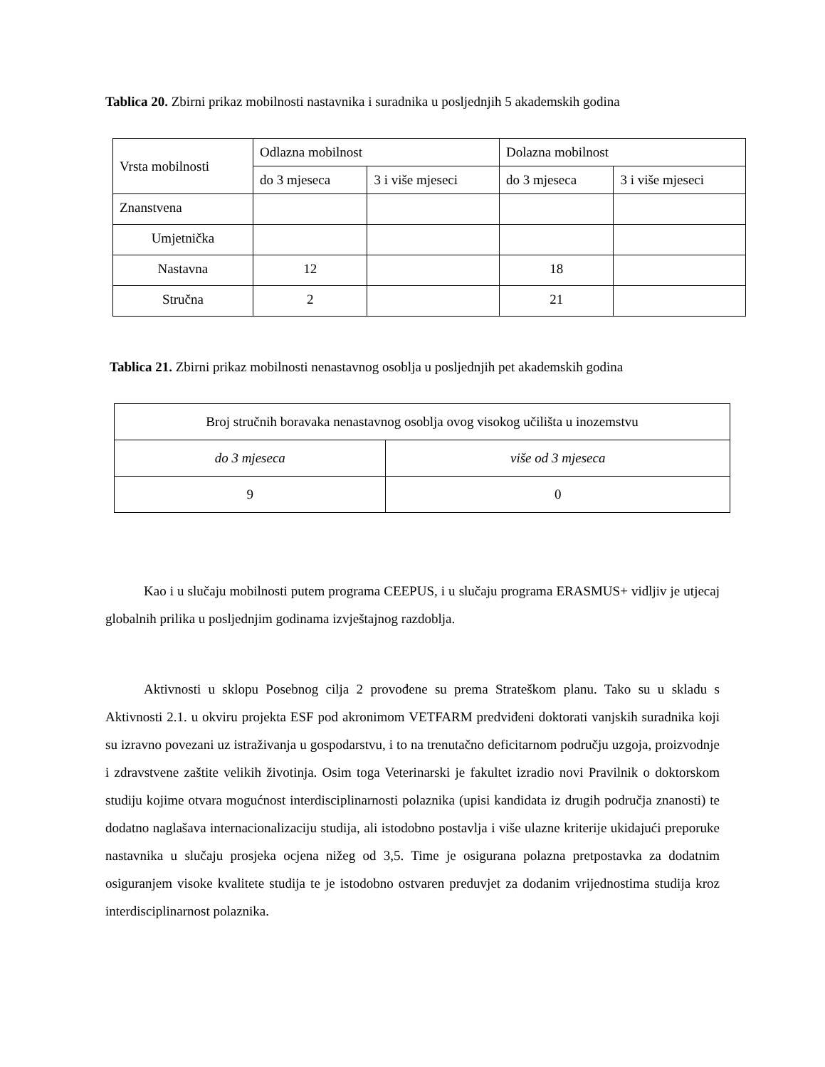Tablica 20. Zbirni prikaz mobilnosti nastavnika i suradnika u posljednjih 5 akademskih godina
| Vrsta mobilnosti | Odlazna mobilnost | | Dolazna mobilnost | |
| --- | --- | --- | --- | --- |
| | do 3 mjeseca | 3 i više mjeseci | do 3 mjeseca | 3 i više mjeseci |
| Znanstvena | | | | |
| Umjetnička | | | | |
| Nastavna | 12 | | 18 | |
| Stručna | 2 | | 21 | |
Tablica 21. Zbirni prikaz mobilnosti nenastavnog osoblja u posljednjih pet akademskih godina
| Broj stručnih boravaka nenastavnog osoblja ovog visokog učilišta u inozemstvu | |
| do 3 mjeseca | više od 3 mjeseca |
| 9 | 0 |
Kao i u slučaju mobilnosti putem programa CEEPUS, i u slučaju programa ERASMUS+ vidljiv je utjecaj globalnih prilika u posljednjim godinama izvještajnog razdoblja.
Aktivnosti u sklopu Posebnog cilja 2 provođene su prema Strateškom planu. Tako su u skladu s Aktivnosti 2.1. u okviru projekta ESF pod akronimom VETFARM predviđeni doktorati vanjskih suradnika koji su izravno povezani uz istraživanja u gospodarstvu, i to na trenutačno deficitarnom području uzgoja, proizvodnje i zdravstvene zaštite velikih životinja. Osim toga Veterinarski je fakultet izradio novi Pravilnik o doktorskom studiju kojime otvara mogućnost interdisciplinarnosti polaznika (upisi kandidata iz drugih područja znanosti) te dodatno naglašava internacionalizaciju studija, ali istodobno postavlja i više ulazne kriterije ukidajući preporuke nastavnika u slučaju prosjeka ocjena nižeg od 3,5. Time je osigurana polazna pretpostavka za dodatnim osiguranjem visoke kvalitete studija te je istodobno ostvaren preduvjet za dodanim vrijednostima studija kroz interdisciplinarnost polaznika.